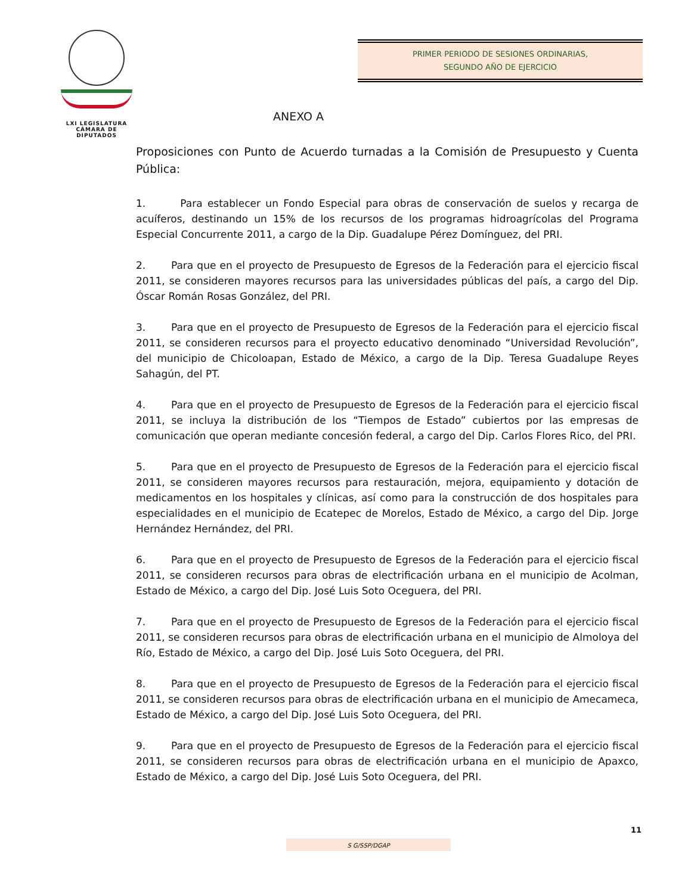LXI LEGISLATURA
CÁMARA DE DIPUTADOS
PRIMER PERIODO DE SESIONES ORDINARIAS,
SEGUNDO AÑO DE EJERCICIO
ANEXO A
Proposiciones con Punto de Acuerdo turnadas a la Comisión de Presupuesto y Cuenta Pública:
1. Para establecer un Fondo Especial para obras de conservación de suelos y recarga de acuíferos, destinando un 15% de los recursos de los programas hidroagrícolas del Programa Especial Concurrente 2011, a cargo de la Dip. Guadalupe Pérez Domínguez, del PRI.
2. Para que en el proyecto de Presupuesto de Egresos de la Federación para el ejercicio fiscal 2011, se consideren mayores recursos para las universidades públicas del país, a cargo del Dip. Óscar Román Rosas González, del PRI.
3. Para que en el proyecto de Presupuesto de Egresos de la Federación para el ejercicio fiscal 2011, se consideren recursos para el proyecto educativo denominado “Universidad Revolución”, del municipio de Chicoloapan, Estado de México, a cargo de la Dip. Teresa Guadalupe Reyes Sahagún, del PT.
4. Para que en el proyecto de Presupuesto de Egresos de la Federación para el ejercicio fiscal 2011, se incluya la distribución de los “Tiempos de Estado” cubiertos por las empresas de comunicación que operan mediante concesión federal, a cargo del Dip. Carlos Flores Rico, del PRI.
5. Para que en el proyecto de Presupuesto de Egresos de la Federación para el ejercicio fiscal 2011, se consideren mayores recursos para restauración, mejora, equipamiento y dotación de medicamentos en los hospitales y clínicas, así como para la construcción de dos hospitales para especialidades en el municipio de Ecatepec de Morelos, Estado de México, a cargo del Dip. Jorge Hernández Hernández, del PRI.
6. Para que en el proyecto de Presupuesto de Egresos de la Federación para el ejercicio fiscal 2011, se consideren recursos para obras de electrificación urbana en el municipio de Acolman, Estado de México, a cargo del Dip. José Luis Soto Oceguera, del PRI.
7. Para que en el proyecto de Presupuesto de Egresos de la Federación para el ejercicio fiscal 2011, se consideren recursos para obras de electrificación urbana en el municipio de Almoloya del Río, Estado de México, a cargo del Dip. José Luis Soto Oceguera, del PRI.
8. Para que en el proyecto de Presupuesto de Egresos de la Federación para el ejercicio fiscal 2011, se consideren recursos para obras de electrificación urbana en el municipio de Amecameca, Estado de México, a cargo del Dip. José Luis Soto Oceguera, del PRI.
9. Para que en el proyecto de Presupuesto de Egresos de la Federación para el ejercicio fiscal 2011, se consideren recursos para obras de electrificación urbana en el municipio de Apaxco, Estado de México, a cargo del Dip. José Luis Soto Oceguera, del PRI.
11
S G/SSP/DGAP